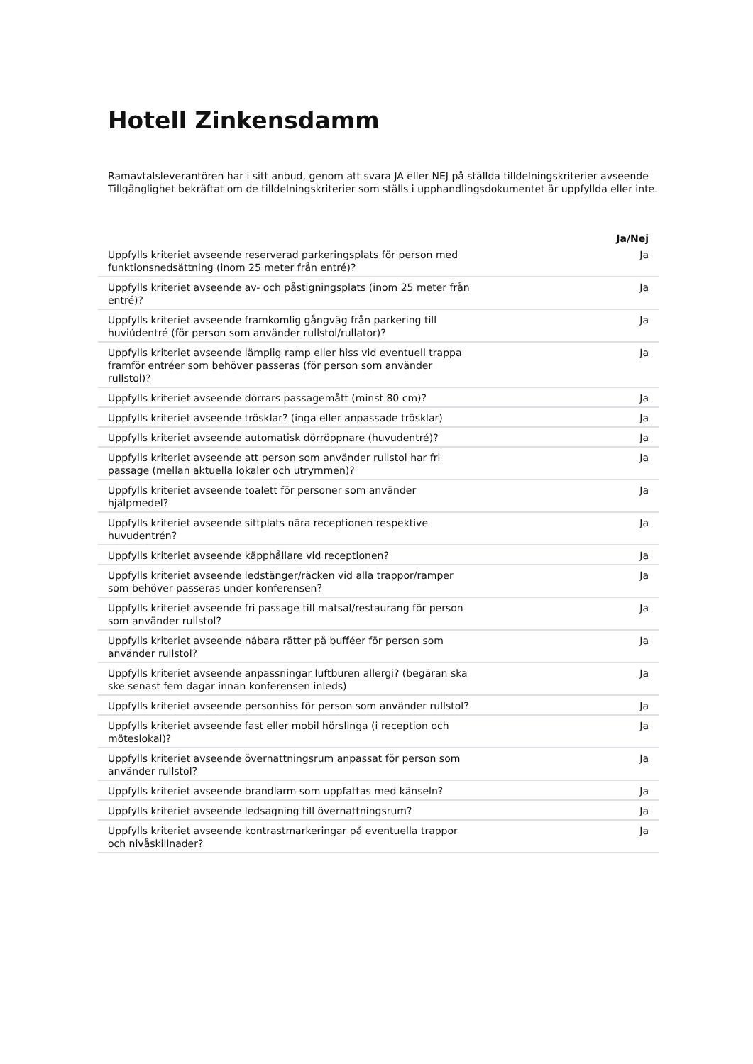Hotell Zinkensdamm
Ramavtalsleverantören har i sitt anbud, genom att svara JA eller NEJ på ställda tilldelningskriterier avseende Tillgänglighet bekräftat om de tilldelningskriterier som ställs i upphandlingsdokumentet är uppfyllda eller inte.
| | | Ja/Nej |
| --- | --- | --- |
| Uppfylls kriteriet avseende reserverad parkeringsplats för person med funktionsnedsättning (inom 25 meter från entré)? | | Ja |
| Uppfylls kriteriet avseende av- och påstigningsplats (inom 25 meter från entré)? | | Ja |
| Uppfylls kriteriet avseende framkomlig gångväg från parkering till huviúdentré (för person som använder rullstol/rullator)? | | Ja |
| Uppfylls kriteriet avseende lämplig ramp eller hiss vid eventuell trappa framför entréer som behöver passeras (för person som använder rullstol)? | | Ja |
| Uppfylls kriteriet avseende dörrars passagemått (minst 80 cm)? | | Ja |
| Uppfylls kriteriet avseende trösklar? (inga eller anpassade trösklar) | | Ja |
| Uppfylls kriteriet avseende automatisk dörröppnare (huvudentré)? | | Ja |
| Uppfylls kriteriet avseende att person som använder rullstol har fri passage (mellan aktuella lokaler och utrymmen)? | | Ja |
| Uppfylls kriteriet avseende toalett för personer som använder hjälpmedel? | | Ja |
| Uppfylls kriteriet avseende sittplats nära receptionen respektive huvudentrén? | | Ja |
| Uppfylls kriteriet avseende käpphållare vid receptionen? | | Ja |
| Uppfylls kriteriet avseende ledstänger/räcken vid alla trappor/ramper som behöver passeras under konferensen? | | Ja |
| Uppfylls kriteriet avseende fri passage till matsal/restaurang för person som använder rullstol? | | Ja |
| Uppfylls kriteriet avseende nåbara rätter på bufféer för person som använder rullstol? | | Ja |
| Uppfylls kriteriet avseende anpassningar luftburen allergi? (begäran ska ske senast fem dagar innan konferensen inleds) | | Ja |
| Uppfylls kriteriet avseende personhiss för person som använder rullstol? | | Ja |
| Uppfylls kriteriet avseende fast eller mobil hörslinga (i reception och möteslokal)? | | Ja |
| Uppfylls kriteriet avseende övernattningsrum anpassat för person som använder rullstol? | | Ja |
| Uppfylls kriteriet avseende brandlarm som uppfattas med känseln? | | Ja |
| Uppfylls kriteriet avseende ledsagning till övernattningsrum? | | Ja |
| Uppfylls kriteriet avseende kontrastmarkeringar på eventuella trappor och nivåskillnader? | | Ja |